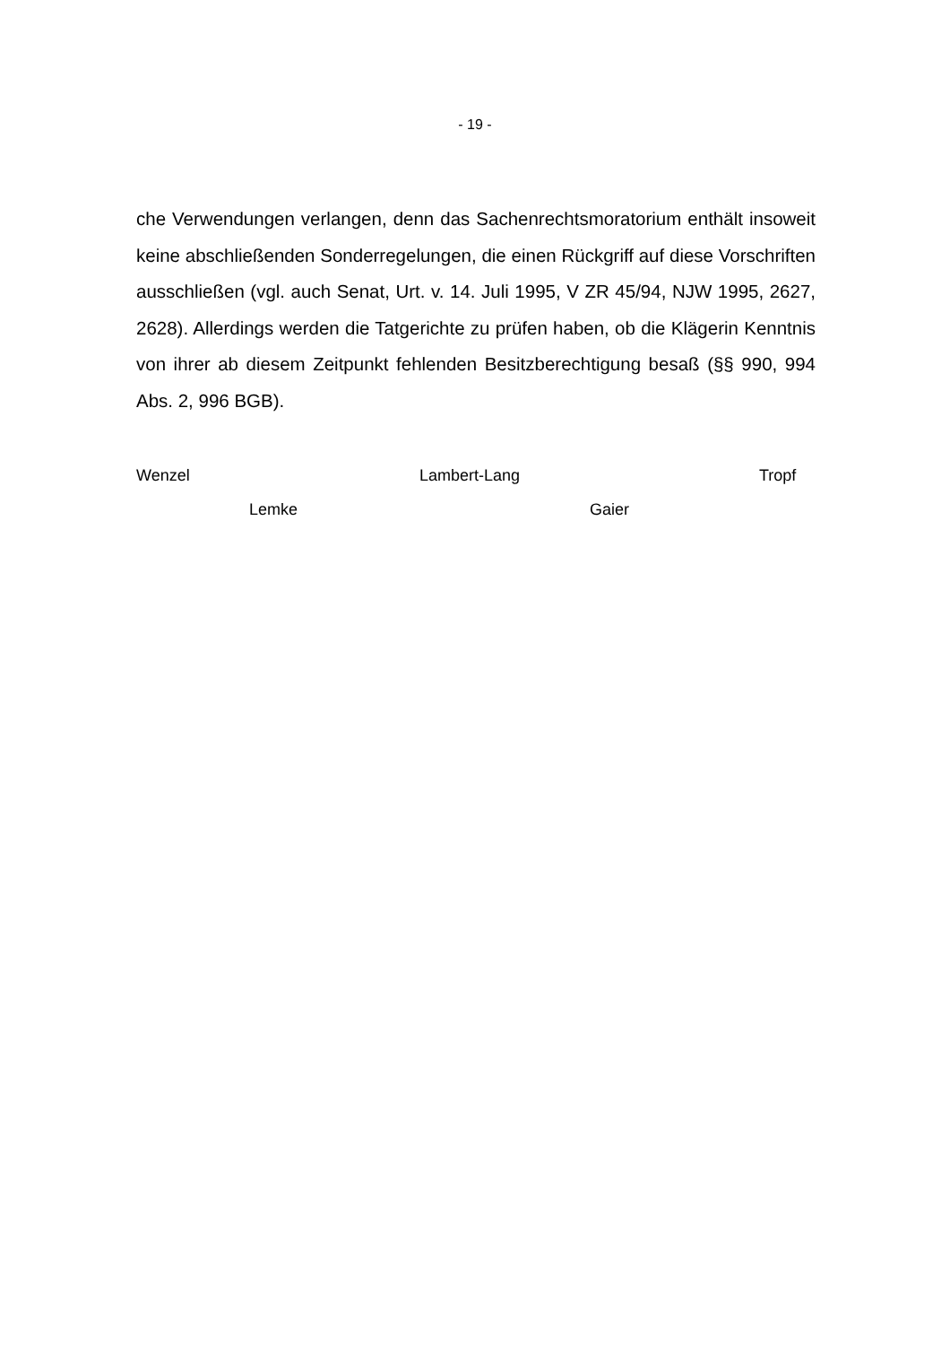- 19 -
che Verwendungen verlangen, denn das Sachenrechtsmoratorium enthält insoweit keine abschließenden Sonderregelungen, die einen Rückgriff auf diese Vorschriften ausschließen (vgl. auch Senat, Urt. v. 14. Juli 1995, V ZR 45/94, NJW 1995, 2627, 2628). Allerdings werden die Tatgerichte zu prüfen haben, ob die Klägerin Kenntnis von ihrer ab diesem Zeitpunkt fehlenden Besitzberechtigung besaß (§§ 990, 994 Abs. 2, 996 BGB).
Wenzel Lambert-Lang Tropf
Lemke Gaier